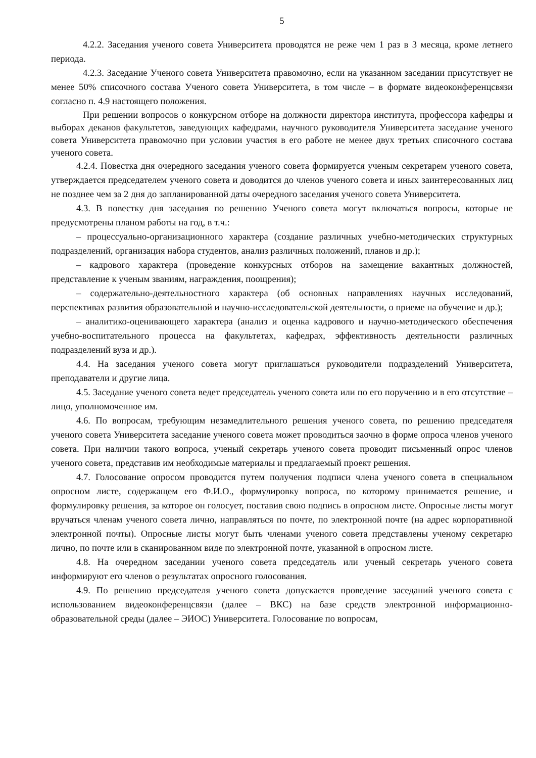5
4.2.2. Заседания ученого совета Университета проводятся не реже чем 1 раз в 3 месяца, кроме летнего периода.
4.2.3. Заседание Ученого совета Университета правомочно, если на указанном заседании присутствует не менее 50% списочного состава Ученого совета Университета, в том числе – в формате видеоконференцсвязи согласно п. 4.9 настоящего положения.
При решении вопросов о конкурсном отборе на должности директора института, профессора кафедры и выборах деканов факультетов, заведующих кафедрами, научного руководителя Университета заседание ученого совета Университета правомочно при условии участия в его работе не менее двух третьих списочного состава ученого совета.
4.2.4. Повестка дня очередного заседания ученого совета формируется ученым секретарем ученого совета, утверждается председателем ученого совета и доводится до членов ученого совета и иных заинтересованных лиц не позднее чем за 2 дня до запланированной даты очередного заседания ученого совета Университета.
4.3. В повестку дня заседания по решению Ученого совета могут включаться вопросы, которые не предусмотрены планом работы на год, в т.ч.:
– процессуально-организационного характера (создание различных учебно-методических структурных подразделений, организация набора студентов, анализ различных положений, планов и др.);
– кадрового характера (проведение конкурсных отборов на замещение вакантных должностей, представление к ученым званиям, награждения, поощрения);
– содержательно-деятельностного характера (об основных направлениях научных исследований, перспективах развития образовательной и научно-исследовательской деятельности, о приеме на обучение и др.);
– аналитико-оценивающего характера (анализ и оценка кадрового и научно-методического обеспечения учебно-воспитательного процесса на факультетах, кафедрах, эффективность деятельности различных подразделений вуза и др.).
4.4. На заседания ученого совета могут приглашаться руководители подразделений Университета, преподаватели и другие лица.
4.5. Заседание ученого совета ведет председатель ученого совета или по его поручению и в его отсутствие – лицо, уполномоченное им.
4.6. По вопросам, требующим незамедлительного решения ученого совета, по решению председателя ученого совета Университета заседание ученого совета может проводиться заочно в форме опроса членов ученого совета. При наличии такого вопроса, ученый секретарь ученого совета проводит письменный опрос членов ученого совета, представив им необходимые материалы и предлагаемый проект решения.
4.7. Голосование опросом проводится путем получения подписи члена ученого совета в специальном опросном листе, содержащем его Ф.И.О., формулировку вопроса, по которому принимается решение, и формулировку решения, за которое он голосует, поставив свою подпись в опросном листе. Опросные листы могут вручаться членам ученого совета лично, направляться по почте, по электронной почте (на адрес корпоративной электронной почты). Опросные листы могут быть членами ученого совета представлены ученому секретарю лично, по почте или в сканированном виде по электронной почте, указанной в опросном листе.
4.8. На очередном заседании ученого совета председатель или ученый секретарь ученого совета информируют его членов о результатах опросного голосования.
4.9. По решению председателя ученого совета допускается проведение заседаний ученого совета с использованием видеоконференцсвязи (далее – ВКС) на базе средств электронной информационно-образовательной среды (далее – ЭИОС) Университета. Голосование по вопросам,